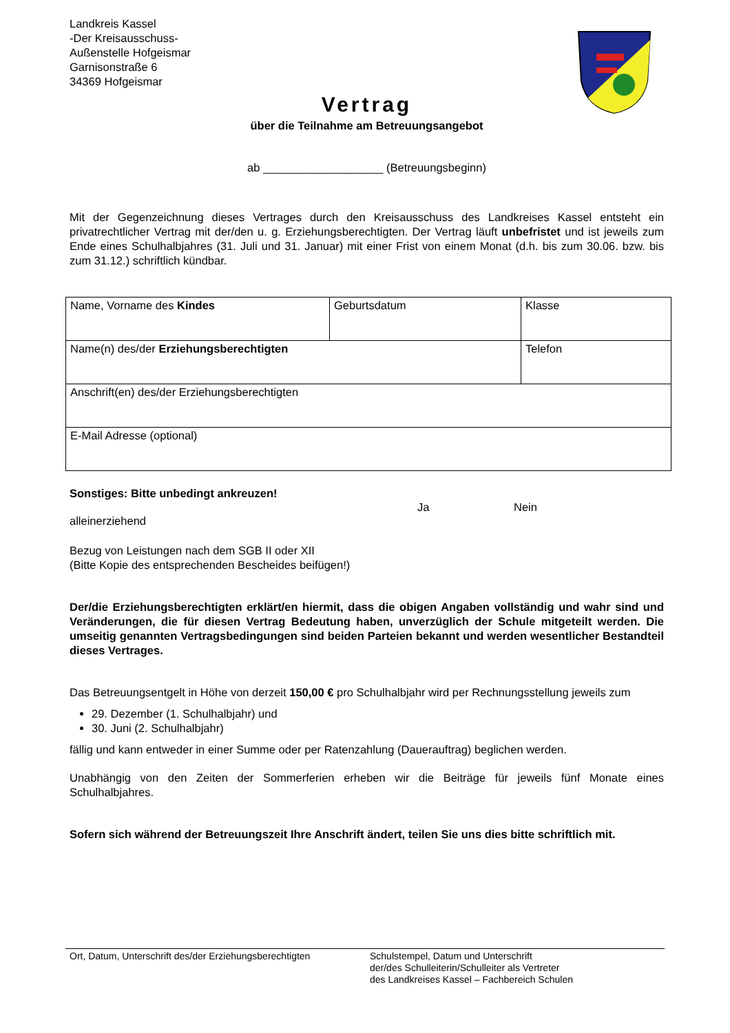Landkreis Kassel
-Der Kreisausschuss-
Außenstelle Hofgeismar
Garnisonstraße 6
34369 Hofgeismar
Vertrag
über die Teilnahme am Betreuungsangebot
ab ___________________ (Betreuungsbeginn)
Mit der Gegenzeichnung dieses Vertrages durch den Kreisausschuss des Landkreises Kassel entsteht ein privatrechtlicher Vertrag mit der/den u. g. Erziehungsberechtigten. Der Vertrag läuft unbefristet und ist jeweils zum Ende eines Schulhalbjahres (31. Juli und 31. Januar) mit einer Frist von einem Monat (d.h. bis zum 30.06. bzw. bis zum 31.12.) schriftlich kündbar.
| Name, Vorname des Kindes | Geburtsdatum | Klasse |
| Name(n) des/der Erziehungsberechtigten | | Telefon |
| Anschrift(en) des/der Erziehungsberechtigten | | |
| E-Mail Adresse (optional) | | |
Sonstiges: Bitte unbedingt ankreuzen!
Ja Nein
alleinerziehend
Bezug von Leistungen nach dem SGB II oder XII
(Bitte Kopie des entsprechenden Bescheides beifügen!)
Der/die Erziehungsberechtigten erklärt/en hiermit, dass die obigen Angaben vollständig und wahr sind und Veränderungen, die für diesen Vertrag Bedeutung haben, unverzüglich der Schule mitgeteilt werden. Die umseitig genannten Vertragsbedingungen sind beiden Parteien bekannt und werden wesentlicher Bestandteil dieses Vertrages.
Das Betreuungsentgelt in Höhe von derzeit 150,00 € pro Schulhalbjahr wird per Rechnungsstellung jeweils zum
29. Dezember (1. Schulhalbjahr) und
30. Juni (2. Schulhalbjahr)
fällig und kann entweder in einer Summe oder per Ratenzahlung (Dauerauftrag) beglichen werden.
Unabhängig von den Zeiten der Sommerferien erheben wir die Beiträge für jeweils fünf Monate eines Schulhalbjahres.
Sofern sich während der Betreuungszeit Ihre Anschrift ändert, teilen Sie uns dies bitte schriftlich mit.
Ort, Datum, Unterschrift des/der Erziehungsberechtigten
Schulstempel, Datum und Unterschrift
der/des Schulleiterin/Schulleiter als Vertreter
des Landkreises Kassel – Fachbereich Schulen